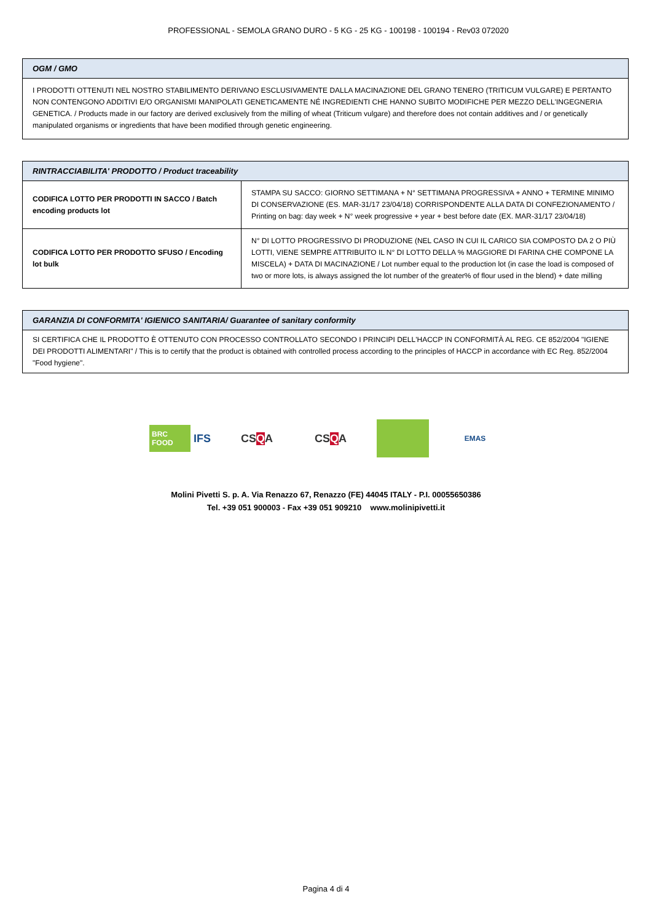PROFESSIONAL - SEMOLA GRANO DURO - 5 KG - 25 KG - 100198 - 100194 - Rev03 072020
OGM / GMO
I PRODOTTI OTTENUTI NEL NOSTRO STABILIMENTO DERIVANO ESCLUSIVAMENTE DALLA MACINAZIONE DEL GRANO TENERO (TRITICUM VULGARE) E PERTANTO NON CONTENGONO ADDITIVI E/O ORGANISMI MANIPOLATI GENETICAMENTE NÉ INGREDIENTI CHE HANNO SUBITO MODIFICHE PER MEZZO DELL'INGEGNERIA GENETICA. / Products made in our factory are derived exclusively from the milling of wheat (Triticum vulgare) and therefore does not contain additives and / or genetically manipulated organisms or ingredients that have been modified through genetic engineering.
RINTRACCIABILITA' PRODOTTO / Product traceability
| CODIFICA LOTTO PER PRODOTTI IN SACCO / Batch encoding products lot | STAMPA SU SACCO: GIORNO SETTIMANA + N° SETTIMANA PROGRESSIVA + ANNO + TERMINE MINIMO DI CONSERVAZIONE (ES. MAR-31/17 23/04/18) CORRISPONDENTE ALLA DATA DI CONFEZIONAMENTO / Printing on bag: day week + N° week progressive + year + best before date (EX. MAR-31/17 23/04/18) |
| CODIFICA LOTTO PER PRODOTTO SFUSO / Encoding lot bulk | N° DI LOTTO PROGRESSIVO DI PRODUZIONE (NEL CASO IN CUI IL CARICO SIA COMPOSTO DA 2 O PIÙ LOTTI, VIENE SEMPRE ATTRIBUITO IL N° DI LOTTO DELLA % MAGGIORE DI FARINA CHE COMPONE LA MISCELA) + DATA DI MACINAZIONE / Lot number equal to the production lot (in case the load is composed of two or more lots, is always assigned the lot number of the greater% of flour used in the blend) + date milling |
GARANZIA DI CONFORMITA' IGIENICO SANITARIA/ Guarantee of sanitary conformity
SI CERTIFICA CHE IL PRODOTTO È OTTENUTO CON PROCESSO CONTROLLATO SECONDO I PRINCIPI DELL'HACCP IN CONFORMITÀ AL REG. CE 852/2004 "IGIENE DEI PRODOTTI ALIMENTARI" / This is to certify that the product is obtained with controlled process according to the principles of HACCP in accordance with EC Reg. 852/2004 "Food hygiene".
BRC FOOD IFS
CS Q A CS Q A
EMAS
Molini Pivetti S. p. A. Via Renazzo 67, Renazzo (FE) 44045 ITALY - P.I. 00055650386
Tel. +39 051 900003 - Fax +39 051 909210 www.molinipivetti.it
Pagina 4 di 4